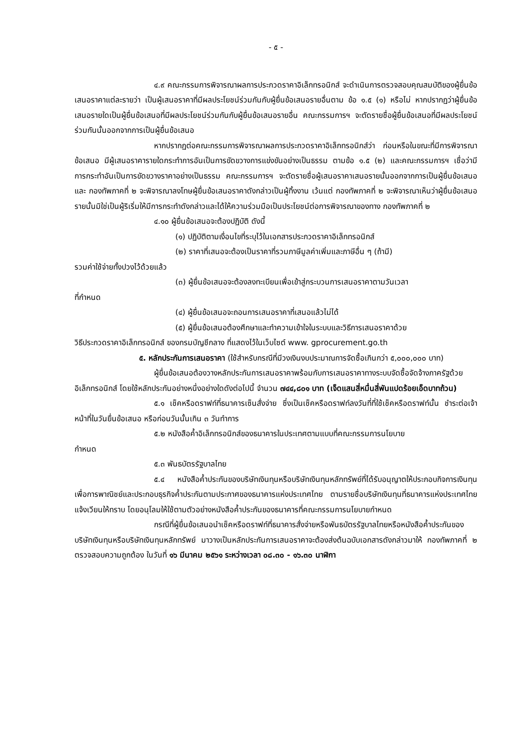- ๕ -
๔.๙ คณะกรรมการพิจารณาผลการประกวดราคาอิเล็กทรอนิกส์ จะดำเนินการตรวจสอบคุณสมบัติของผู้ยื่นข้อเสนอราคาแต่ละรายว่า เป็นผู้เสนอราคาที่มีผลประโยชน์ร่วมกันกับผู้ยื่นข้อเสนอรายอื่นตาม ข้อ ๑.๕ (๑) หรือไม่ หากปรากฏว่าผู้ยื่นข้อเสนอรายใดเป็นผู้ยื่นข้อเสนอที่มีผลประโยชน์ร่วมกันกับผู้ยื่นข้อเสนอรายอื่น คณะกรรมการฯ จะตัดรายชื่อผู้ยื่นข้อเสนอที่มีผลประโยชน์ร่วมกันนั้นออกจากการเป็นผู้ยื่นข้อเสนอ
หากปรากฏต่อคณะกรรมการพิจารณาผลการประกวดราคาอิเล็กทรอนิกส์ว่า ก่อนหรือในขณะที่มีการพิจารณาข้อเสนอ มีผู้เสนอราคารายใดกระทำการอันเป็นการขัดขวางการแข่งขันอย่างเป็นธรรม ตามข้อ ๑.๕ (๒) และคณะกรรมการฯ เชื่อว่ามีการกระทำอันเป็นการขัดขวางราคาอย่างเป็นธรรม คณะกรรมการฯ จะตัดรายชื่อผู้เสนอราคาเสนอรายนั้นออกจากการเป็นผู้ยื่นข้อเสนอ และ กองทัพภาคที่ ๒ จะพิจารณาลงโทษผู้ยื่นข้อเสนอราคาดังกล่าวเป็นผู้ทิ้งงาน เว้นแต่ กองทัพภาคที่ ๒ จะพิจารณาเห็นว่าผู้ยื่นข้อเสนอรายนั้นมิใช่เป็นผู้ริเริ่มให้มีการกระทำดังกล่าวและได้ให้ความร่วมมือเป็นประโยชน์ต่อการพิจารณาของทาง กองทัพภาคที่ ๒
๔.๑๐ ผู้ยื่นข้อเสนอจะต้องปฏิบัติ ดังนี้
(๑) ปฏิบัติตามเงื่อนไขที่ระบุไว้ในเอกสารประกวดราคาอิเล็กทรอนิกส์
(๒) ราคาที่เสนอจะต้องเป็นราคาที่รวมภาษีมูลค่าเพิ่มและภาษีอื่น ๆ (ถ้ามี)
รวมค่าใช้จ่ายทั้งปวงไว้ด้วยแล้ว
(๓) ผู้ยื่นข้อเสนอจะต้องลงทะเบียนเพื่อเข้าสู่กระบวนการเสนอราคาตามวันเวลา
ที่กำหนด
(๔) ผู้ยื่นข้อเสนอจะถอนการเสนอราคาที่เสนอแล้วไม่ได้
(๕) ผู้ยื่นข้อเสนอต้องศึกษาและทำความเข้าใจในระบบและวิธีการเสนอราคาด้วย
วิธีประกวดราคาอิเล็กทรอนิกส์ ของกรมบัญชีกลาง ที่แสดงไว้ในเว็บไซต์ www. gprocurement.go.th
๕. หลักประกันการเสนอราคา (ใช้สำหรับกรณีที่มีวงเงินงบประมาณการจัดซื้อเกินกว่า ๕,๐๐๐,๐๐๐ บาท)
ผู้ยื่นข้อเสนอต้องวางหลักประกันการเสนอราคาพร้อมกับการเสนอราคาทางระบบจัดซื้อจัดจ้างภาครัฐด้วยอิเล็กทรอนิกส์ โดยใช้หลักประกันอย่างหนึ่งอย่างใดดังต่อไปนี้ จำนวน ๗๔๔,๘๐๑ บาท (เจ็ดแสนสี่หมื่นสี่พันแปดร้อยเอ็ดบาทถ้วน)
๕.๑ เช็คหรือดราฟท์ที่ธนาคารเซ็นสั่งจ่าย ซึ่งเป็นเช็คหรือดราฟท์ลงวันที่ที่ใช้เช็คหรือดราฟท์นั้น ชำระต่อเจ้าหน้าที่ในวันยื่นข้อเสนอ หรือก่อนวันนั้นเกิน ๓ วันทำการ
๕.๒ หนังสือค้ำอิเล็กทรอนิกส์ของธนาคารในประเทศตามแบบที่คณะกรรมการนโยบาย
กำหนด
๕.๓ พันธบัตรรัฐบาลไทย
๕.๔ หนังสือค้ำประกันของบริษัทเงินทุนหรือบริษัทเงินทุนหลักทรัพย์ที่ได้รับอนุญาตให้ประกอบกิจการเงินทุนเพื่อการพาณิชย์และประกอบธุรกิจค้ำประกันตามประกาศของธนาคารแห่งประเทศไทย ตามรายชื่อบริษัทเงินทุนที่ธนาคารแห่งประเทศไทยแจ้งเวียนให้ทราบ โดยอนุโลมให้ใช้ตามตัวอย่างหนังสือค้ำประกันของธนาคารที่คณะกรรมการนโยบายกำหนด
กรณีที่ผู้ยื่นข้อเสนอนำเช็คหรือดราฟท์ที่ธนาคารสั่งจ่ายหรือพันธบัตรรัฐบาลไทยหรือหนังสือค้ำประกันของบริษัทเงินทุนหรือบริษัทเงินทุนหลักทรัพย์ มาวางเป็นหลักประกันการเสนอราคาจะต้องส่งต้นฉบับเอกสารดังกล่าวมาให้ กองทัพภาคที่ ๒ ตรวจสอบความถูกต้อง ในวันที่ ๑๖ มีนาคม ๒๕๖๑ ระหว่างเวลา ๐๘.๓๐ - ๑๖.๓๐ นาฬิกา